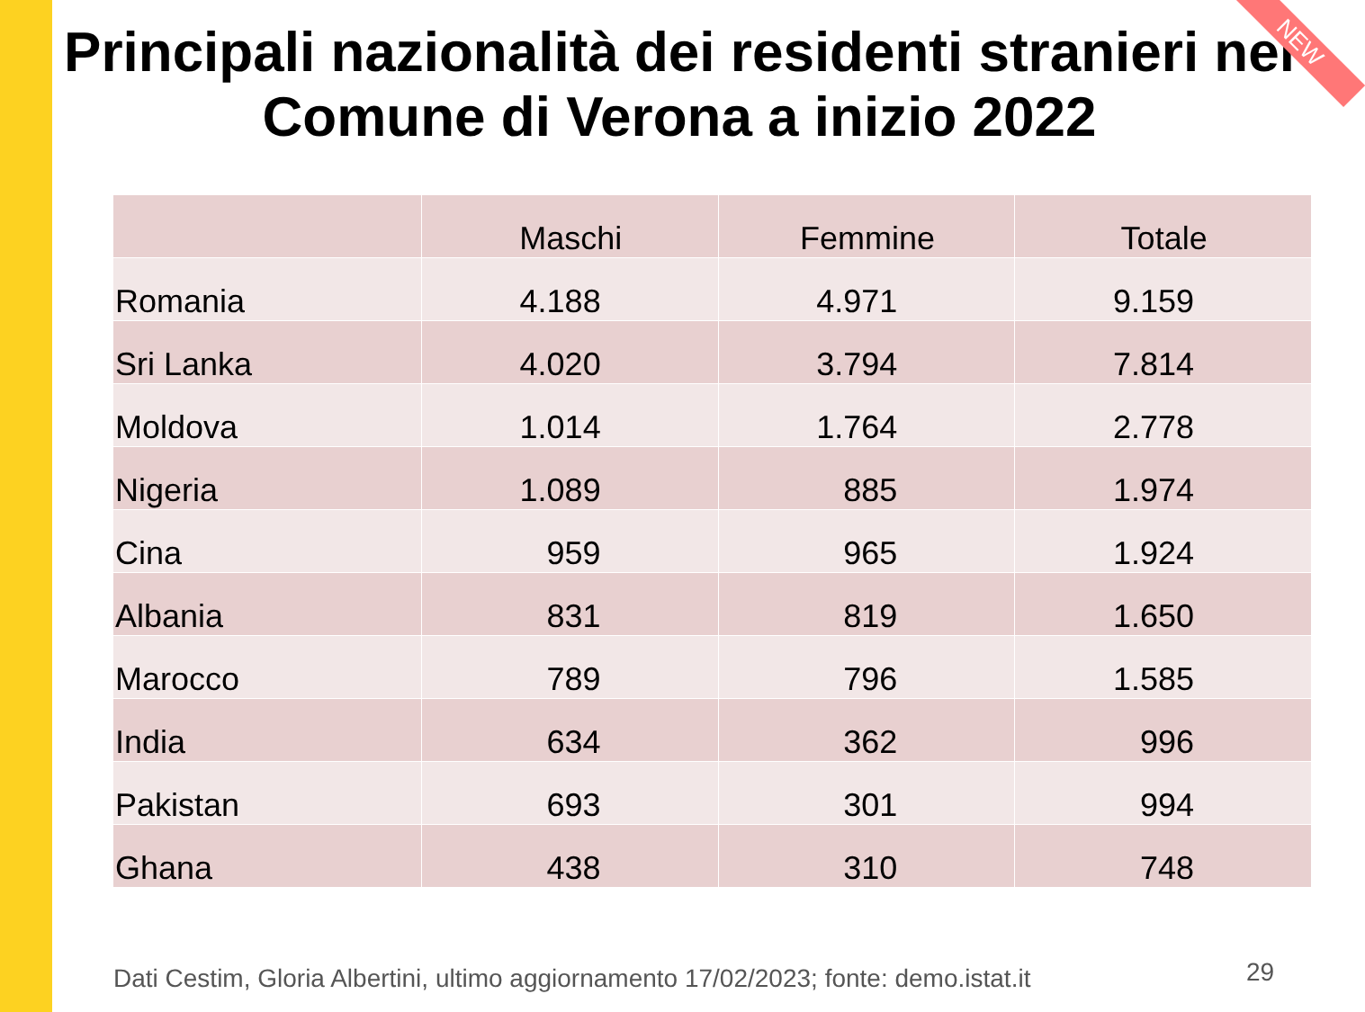NEW
Principali nazionalità dei residenti stranieri nel Comune di Verona a inizio 2022
| | Maschi | Femmine | Totale |
| --- | --- | --- | --- |
| Romania | 4.188 | 4.971 | 9.159 |
| Sri Lanka | 4.020 | 3.794 | 7.814 |
| Moldova | 1.014 | 1.764 | 2.778 |
| Nigeria | 1.089 | 885 | 1.974 |
| Cina | 959 | 965 | 1.924 |
| Albania | 831 | 819 | 1.650 |
| Marocco | 789 | 796 | 1.585 |
| India | 634 | 362 | 996 |
| Pakistan | 693 | 301 | 994 |
| Ghana | 438 | 310 | 748 |
Dati Cestim, Gloria Albertini, ultimo aggiornamento 17/02/2023; fonte: demo.istat.it
29